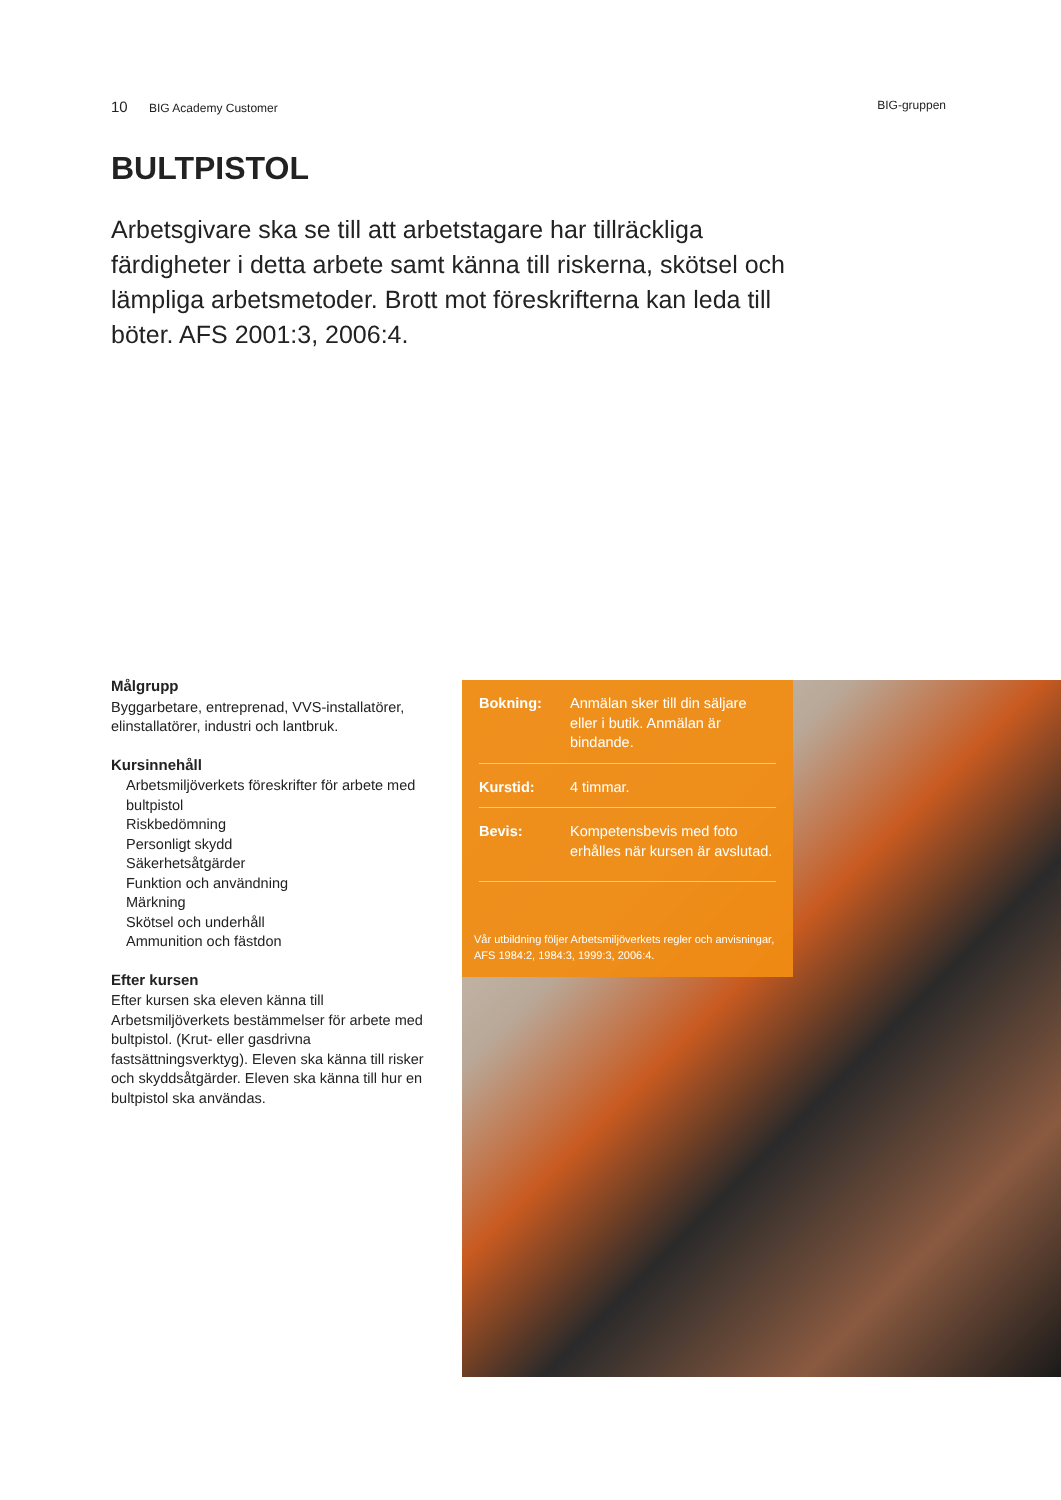10 BIG Academy Customer BIG-gruppen
BULTPISTOL
Arbetsgivare ska se till att arbetstagare har tillräckliga färdigheter i detta arbete samt känna till riskerna, skötsel och lämpliga arbetsmetoder. Brott mot föreskrifterna kan leda till böter. AFS 2001:3, 2006:4.
Målgrupp
Byggarbetare, entreprenad, VVS-installatörer, elinstallatörer, industri och lantbruk.
Kursinnehåll
Arbetsmiljöverkets föreskrifter för arbete med bultpistol
Riskbedömning
Personligt skydd
Säkerhetsåtgärder
Funktion och användning
Märkning
Skötsel och underhåll
Ammunition och fästdon
Efter kursen
Efter kursen ska eleven känna till Arbetsmiljöverkets bestämmelser för arbete med bultpistol. (Krut- eller gasdrivna fastsättningsverktyg). Eleven ska känna till risker och skyddsåtgärder. Eleven ska känna till hur en bultpistol ska användas.
Bokning: Anmälan sker till din säljare eller i butik. Anmälan är bindande.
Kurstid: 4 timmar.
Bevis: Kompetensbevis med foto erhålles när kursen är avslutad.
Vår utbildning följer Arbetsmiljöverkets regler och anvisningar, AFS 1984:2, 1984:3, 1999:3, 2006:4.